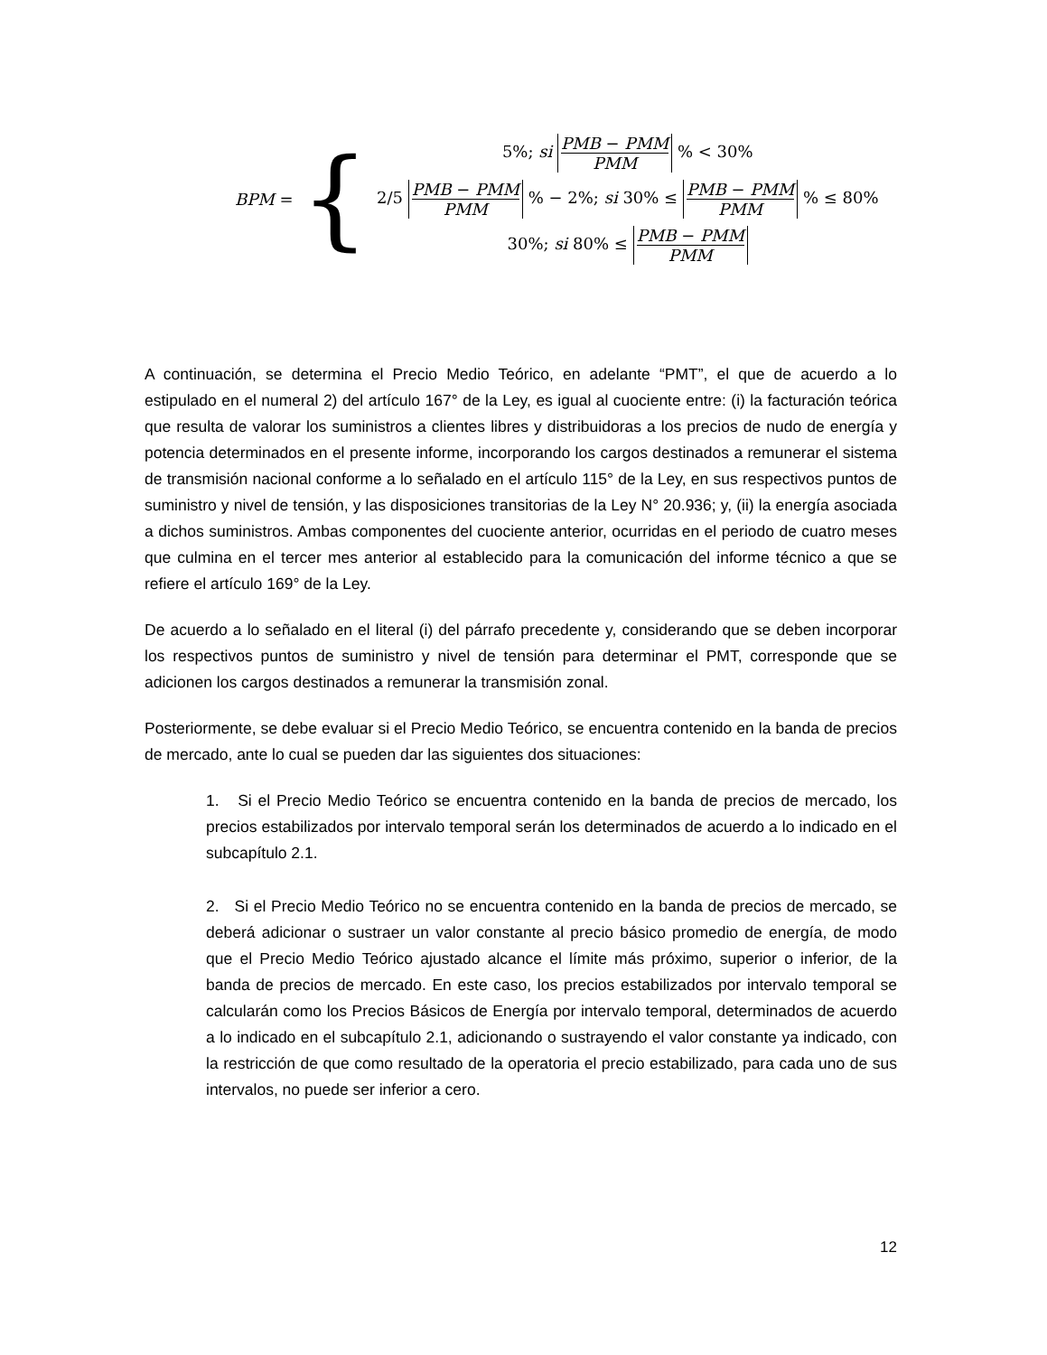BPM = {
5%; si PMB − PMM PMM % < 30%
2/5 PMB − PMM PMM % − 2%; si 30% ≤ PMB − PMM PMM % ≤ 80%
30%; si 80% ≤ PMB − PMM PMM
A continuación, se determina el Precio Medio Teórico, en adelante “PMT”, el que de acuerdo a lo estipulado en el numeral 2) del artículo 167° de la Ley, es igual al cuociente entre: (i) la facturación teórica que resulta de valorar los suministros a clientes libres y distribuidoras a los precios de nudo de energía y potencia determinados en el presente informe, incorporando los cargos destinados a remunerar el sistema de transmisión nacional conforme a lo señalado en el artículo 115° de la Ley, en sus respectivos puntos de suministro y nivel de tensión, y las disposiciones transitorias de la Ley N° 20.936; y, (ii) la energía asociada a dichos suministros. Ambas componentes del cuociente anterior, ocurridas en el periodo de cuatro meses que culmina en el tercer mes anterior al establecido para la comunicación del informe técnico a que se refiere el artículo 169° de la Ley.
De acuerdo a lo señalado en el literal (i) del párrafo precedente y, considerando que se deben incorporar los respectivos puntos de suministro y nivel de tensión para determinar el PMT, corresponde que se adicionen los cargos destinados a remunerar la transmisión zonal.
Posteriormente, se debe evaluar si el Precio Medio Teórico, se encuentra contenido en la banda de precios de mercado, ante lo cual se pueden dar las siguientes dos situaciones:
1. Si el Precio Medio Teórico se encuentra contenido en la banda de precios de mercado, los precios estabilizados por intervalo temporal serán los determinados de acuerdo a lo indicado en el subcapítulo 2.1.
2. Si el Precio Medio Teórico no se encuentra contenido en la banda de precios de mercado, se deberá adicionar o sustraer un valor constante al precio básico promedio de energía, de modo que el Precio Medio Teórico ajustado alcance el límite más próximo, superior o inferior, de la banda de precios de mercado. En este caso, los precios estabilizados por intervalo temporal se calcularán como los Precios Básicos de Energía por intervalo temporal, determinados de acuerdo a lo indicado en el subcapítulo 2.1, adicionando o sustrayendo el valor constante ya indicado, con la restricción de que como resultado de la operatoria el precio estabilizado, para cada uno de sus intervalos, no puede ser inferior a cero.
12